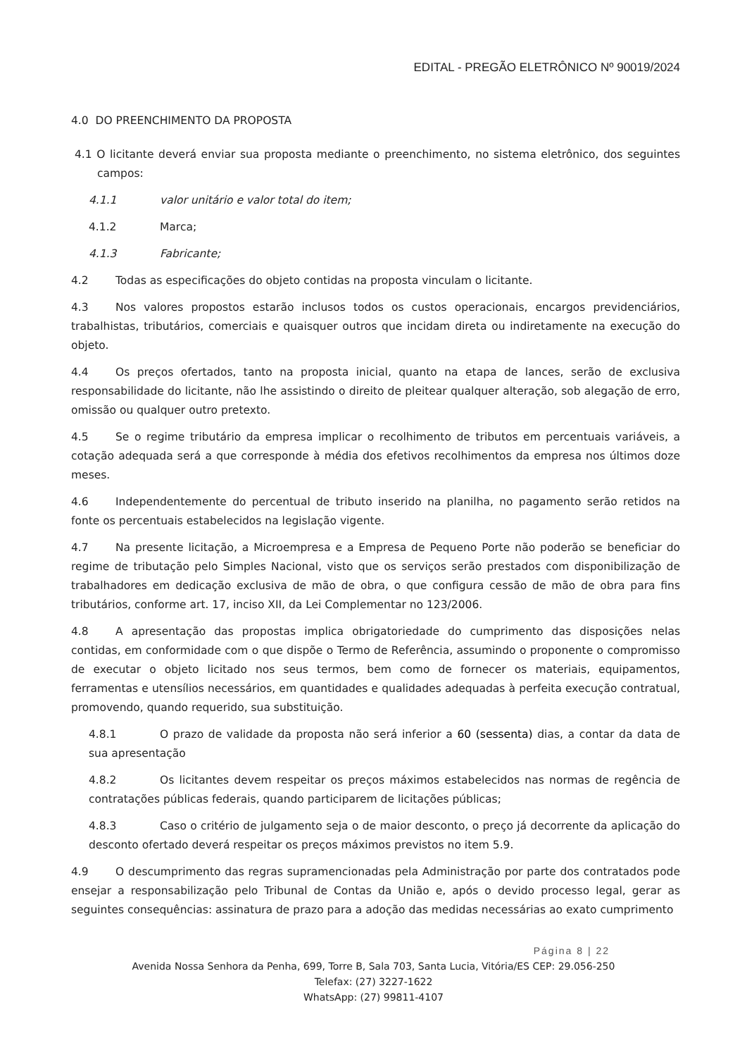EDITAL - PREGÃO ELETRÔNICO Nº 90019/2024
4.0 DO PREENCHIMENTO DA PROPOSTA
4.1 O licitante deverá enviar sua proposta mediante o preenchimento, no sistema eletrônico, dos seguintes campos:
4.1.1 valor unitário e valor total do item;
4.1.2 Marca;
4.1.3 Fabricante;
4.2 Todas as especificações do objeto contidas na proposta vinculam o licitante.
4.3 Nos valores propostos estarão inclusos todos os custos operacionais, encargos previdenciários, trabalhistas, tributários, comerciais e quaisquer outros que incidam direta ou indiretamente na execução do objeto.
4.4 Os preços ofertados, tanto na proposta inicial, quanto na etapa de lances, serão de exclusiva responsabilidade do licitante, não lhe assistindo o direito de pleitear qualquer alteração, sob alegação de erro, omissão ou qualquer outro pretexto.
4.5 Se o regime tributário da empresa implicar o recolhimento de tributos em percentuais variáveis, a cotação adequada será a que corresponde à média dos efetivos recolhimentos da empresa nos últimos doze meses.
4.6 Independentemente do percentual de tributo inserido na planilha, no pagamento serão retidos na fonte os percentuais estabelecidos na legislação vigente.
4.7 Na presente licitação, a Microempresa e a Empresa de Pequeno Porte não poderão se beneficiar do regime de tributação pelo Simples Nacional, visto que os serviços serão prestados com disponibilização de trabalhadores em dedicação exclusiva de mão de obra, o que configura cessão de mão de obra para fins tributários, conforme art. 17, inciso XII, da Lei Complementar no 123/2006.
4.8 A apresentação das propostas implica obrigatoriedade do cumprimento das disposições nelas contidas, em conformidade com o que dispõe o Termo de Referência, assumindo o proponente o compromisso de executar o objeto licitado nos seus termos, bem como de fornecer os materiais, equipamentos, ferramentas e utensílios necessários, em quantidades e qualidades adequadas à perfeita execução contratual, promovendo, quando requerido, sua substituição.
4.8.1 O prazo de validade da proposta não será inferior a 60 (sessenta) dias, a contar da data de sua apresentação
4.8.2 Os licitantes devem respeitar os preços máximos estabelecidos nas normas de regência de contratações públicas federais, quando participarem de licitações públicas;
4.8.3 Caso o critério de julgamento seja o de maior desconto, o preço já decorrente da aplicação do desconto ofertado deverá respeitar os preços máximos previstos no item 5.9.
4.9 O descumprimento das regras supramencionadas pela Administração por parte dos contratados pode ensejar a responsabilização pelo Tribunal de Contas da União e, após o devido processo legal, gerar as seguintes consequências: assinatura de prazo para a adoção das medidas necessárias ao exato cumprimento
Página 8 | 22
Avenida Nossa Senhora da Penha, 699, Torre B, Sala 703, Santa Lucia, Vitória/ES CEP: 29.056-250
Telefax: (27) 3227-1622
WhatsApp: (27) 99811-4107